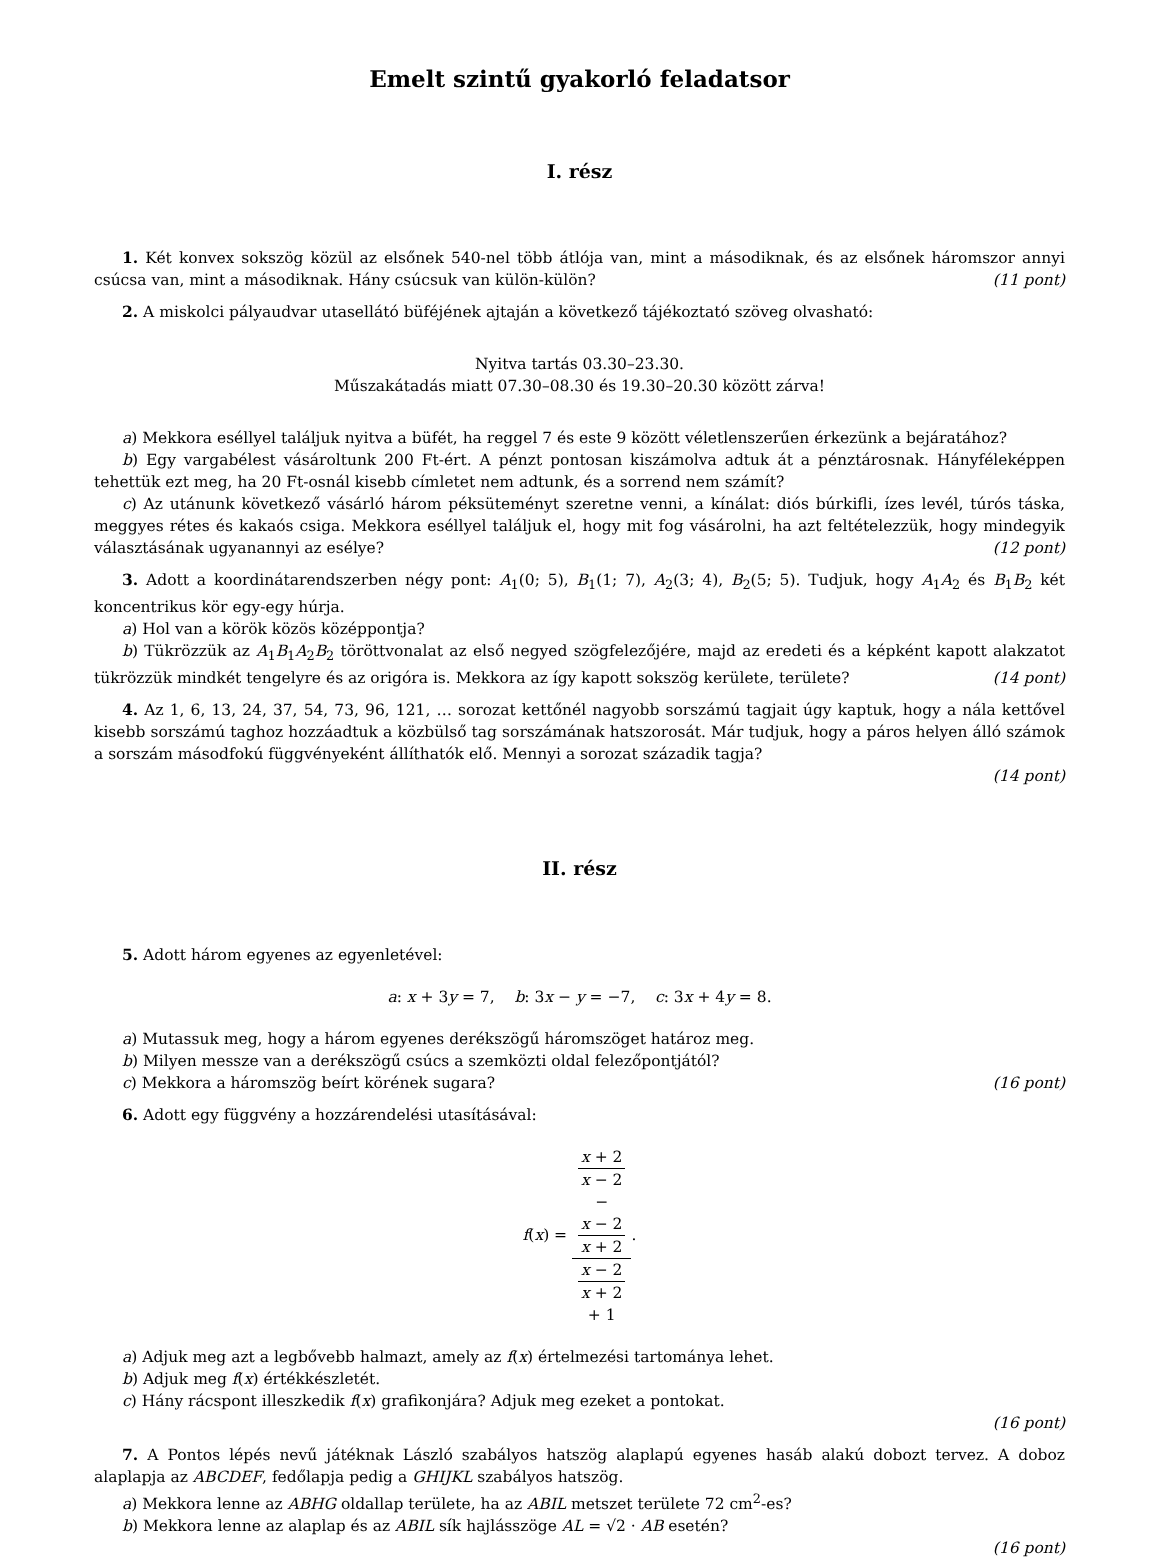Emelt szintű gyakorló feladatsor
I. rész
1. Két konvex sokszög közül az elsőnek 540-nel több átlója van, mint a másodiknak, és az elsőnek háromszor annyi csúcsa van, mint a másodiknak. Hány csúcsuk van külön-külön? (11 pont)
2. A miskolci pályaudvar utasellátó büféjének ajtaján a következő tájékoztató szöveg olvasható:
Nyitva tartás 03.30–23.30.
Műszakátadás miatt 07.30–08.30 és 19.30–20.30 között zárva!
a) Mekkora eséllyel találjuk nyitva a büfét, ha reggel 7 és este 9 között véletlenszerűen érkezünk a bejáratához?
b) Egy vargabélest vásároltunk 200 Ft-ért. A pénzt pontosan kiszámolva adtuk át a pénztárosnak. Hányféleképpen tehettük ezt meg, ha 20 Ft-osnál kisebb címletet nem adtunk, és a sorrend nem számít?
c) Az utánunk következő vásárló három péksüteményt szeretne venni, a kínálat: diós búrkifli, ízes levél, túrós táska, meggyes rétes és kakaós csiga. Mekkora eséllyel találjuk el, hogy mit fog vásárolni, ha azt feltételezzük, hogy mindegyik választásának ugyanannyi az esélye? (12 pont)
3. Adott a koordinátarendszerben négy pont: A<sub>1</sub>(0; 5), B<sub>1</sub>(1; 7), A<sub>2</sub>(3; 4), B<sub>2</sub>(5; 5). Tudjuk, hogy A<sub>1</sub>A<sub>2</sub> és B<sub>1</sub>B<sub>2</sub> két koncentrikus kör egy-egy húrja.
a) Hol van a körök közös középpontja?
b) Tükrözzük az A<sub>1</sub>B<sub>1</sub>A<sub>2</sub>B<sub>2</sub> töröttvonalat az első negyed szögfelezőjére, majd az eredeti és a képként kapott alakzatot tükrözzük mindkét tengelyre és az origóra is. Mekkora az így kapott sokszög kerülete, területe? (14 pont)
4. Az 1, 6, 13, 24, 37, 54, 73, 96, 121, … sorozat kettőnél nagyobb sorszámú tagjait úgy kaptuk, hogy a nála kettővel kisebb sorszámú taghoz hozzáadtuk a közbülső tag sorszámának hatszorosát. Már tudjuk, hogy a páros helyen álló számok a sorszám másodfokú függvényeként állíthatók elő. Mennyi a sorozat századik tagja?
(14 pont)
II. rész
5. Adott három egyenes az egyenletével:
a: x + 3y = 7, b: 3x − y = −7, c: 3x + 4y = 8.
a) Mutassuk meg, hogy a három egyenes derékszögű háromszöget határoz meg.
b) Milyen messze van a derékszögű csúcs a szemközti oldal felezőpontjától?
c) Mekkora a háromszög beírt körének sugara? (16 pont)
6. Adott egy függvény a hozzárendelési utasításával:
f(x) = x + 2
x − 2
−
x − 2
x + 2 x − 2
x + 2
+ 1.
a) Adjuk meg azt a legbővebb halmazt, amely az f(x) értelmezési tartománya lehet.
b) Adjuk meg f(x) értékkészletét.
c) Hány rácspont illeszkedik f(x) grafikonjára? Adjuk meg ezeket a pontokat.
(16 pont)
7. A Pontos lépés nevű játéknak László szabályos hatszög alaplapú egyenes hasáb alakú dobozt tervez. A doboz alaplapja az ABCDEF, fedőlapja pedig a GHIJKL szabályos hatszög.
a) Mekkora lenne az ABHG oldallap területe, ha az ABIL metszet területe 72 cm<sup>2</sup>-es?
b) Mekkora lenne az alaplap és az ABIL sík hajlásszöge AL = √2 · AB esetén?
(16 pont)